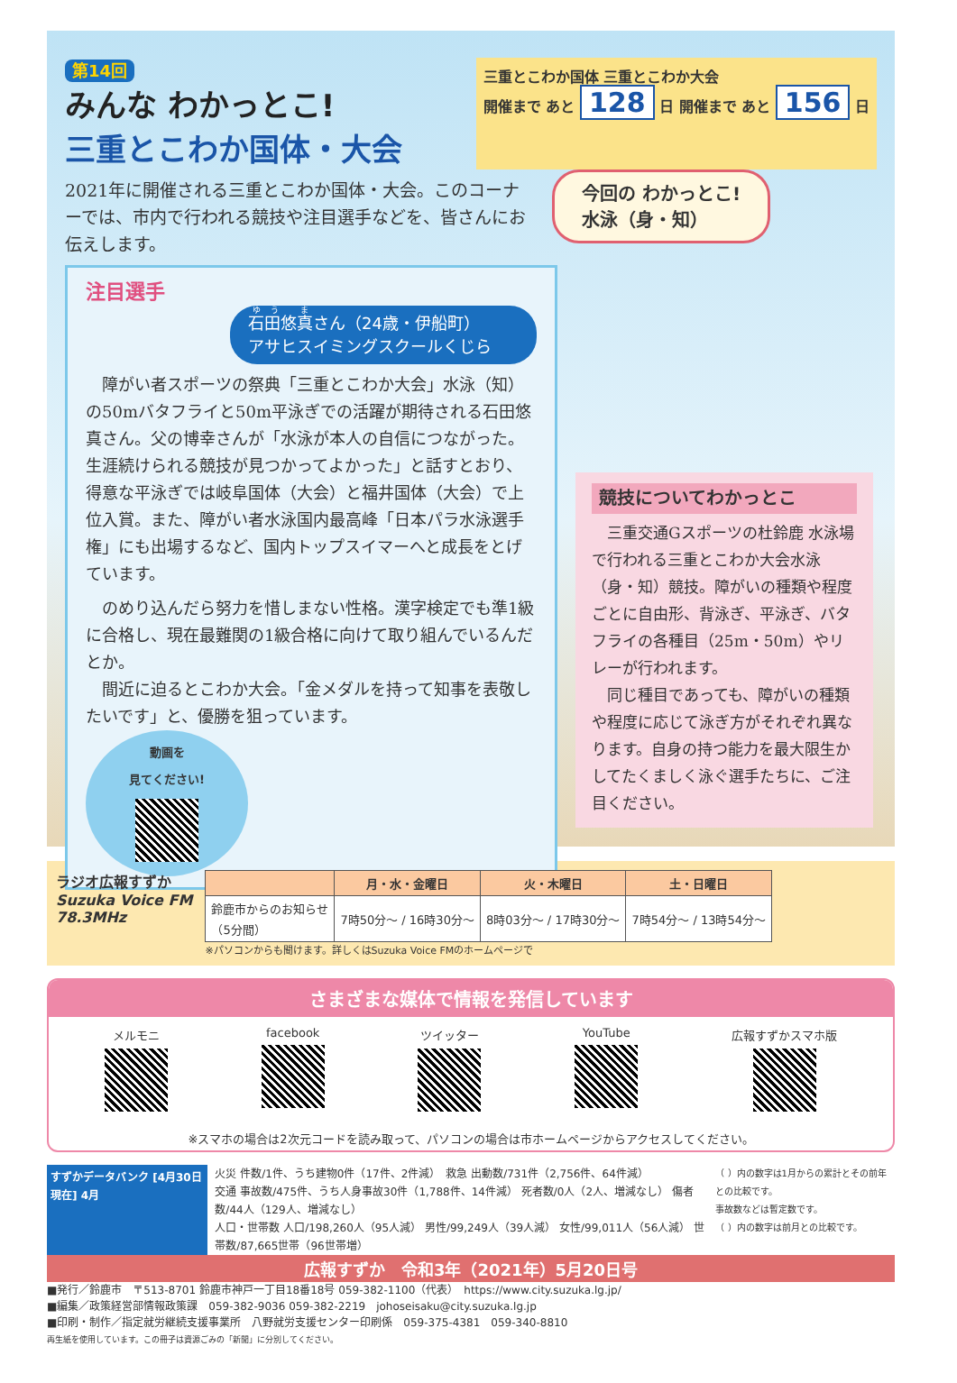第14回
みんな わかっとこ!
三重とこわか国体・大会
三重とこわか国体 三重とこわか大会
開催まで あと 128 日 開催まで あと 156 日
2021年に開催される三重とこわか国体・大会。このコーナーでは、市内で行われる競技や注目選手などを、皆さんにお伝えします。
今回の わかっとこ!
水泳（身・知）
注目選手
石田悠真さん（24歳・伊船町）
アサヒスイミングスクールくじら
　障がい者スポーツの祭典「三重とこわか大会」水泳（知）の50mバタフライと50m平泳ぎでの活躍が期待される石田悠真さん。父の博幸さんが「水泳が本人の自信につながった。生涯続けられる競技が見つかってよかった」と話すとおり、得意な平泳ぎでは岐阜国体（大会）と福井国体（大会）で上位入賞。また、障がい者水泳国内最高峰「日本パラ水泳選手権」にも出場するなど、国内トップスイマーへと成長をとげています。
　のめり込んだら努力を惜しまない性格。漢字検定でも準1級に合格し、現在最難関の1級合格に向けて取り組んでいるんだとか。
　間近に迫るとこわか大会。「金メダルを持って知事を表敬したいです」と、優勝を狙っています。
動画を
見てください!
競技についてわかっとこ
　三重交通Gスポーツの杜鈴鹿 水泳場で行われる三重とこわか大会水泳（身・知）競技。障がいの種類や程度ごとに自由形、背泳ぎ、平泳ぎ、バタフライの各種目（25m・50m）やリレーが行われます。
　同じ種目であっても、障がいの種類や程度に応じて泳ぎ方がそれぞれ異なります。自身の持つ能力を最大限生かしてたくましく泳ぐ選手たちに、ご注目ください。
ラジオ広報すずか
Suzuka Voice FM
78.3MHz
| | 月・水・金曜日 | 火・木曜日 | 土・日曜日 |
| --- | --- | --- | --- |
| 鈴鹿市からのお知らせ （5分間） | 7時50分～ / 16時30分～ | 8時03分～ / 17時30分～ | 7時54分～ / 13時54分～ |
※パソコンからも聞けます。詳しくはSuzuka Voice FMのホームページで
さまざまな媒体で情報を発信しています
メルモニ facebook ツイッター YouTube 広報すずかスマホ版
※スマホの場合は2次元コードを読み取って、パソコンの場合は市ホームページからアクセスしてください。
すずかデータバンク [4月30日現在] 4月
火災 件数/1件、うち建物0件（17件、2件減）　救急 出動数/731件（2,756件、64件減）
交通 事故数/475件、うち人身事故30件（1,788件、14件減） 死者数/0人（2人、増減なし） 傷者数/44人（129人、増減なし）
人口・世帯数 人口/198,260人（95人減） 男性/99,249人（39人減） 女性/99,011人（56人減） 世帯数/87,665世帯（96世帯増）
（ ）内の数字は1月からの累計とその前年との比較です。
事故数などは暫定数です。
（ ）内の数字は前月との比較です。
広報すずか　令和3年（2021年）5月20日号
■発行／鈴鹿市　〒513-8701 鈴鹿市神戸一丁目18番18号 059-382-1100（代表）　https://www.city.suzuka.lg.jp/
■編集／政策経営部情報政策課　059-382-9036 059-382-2219　johoseisaku@city.suzuka.lg.jp
■印刷・制作／指定就労継続支援事業所　八野就労支援センター印刷係　059-375-4381　059-340-8810
再生紙を使用しています。この冊子は資源ごみの「新聞」に分別してください。